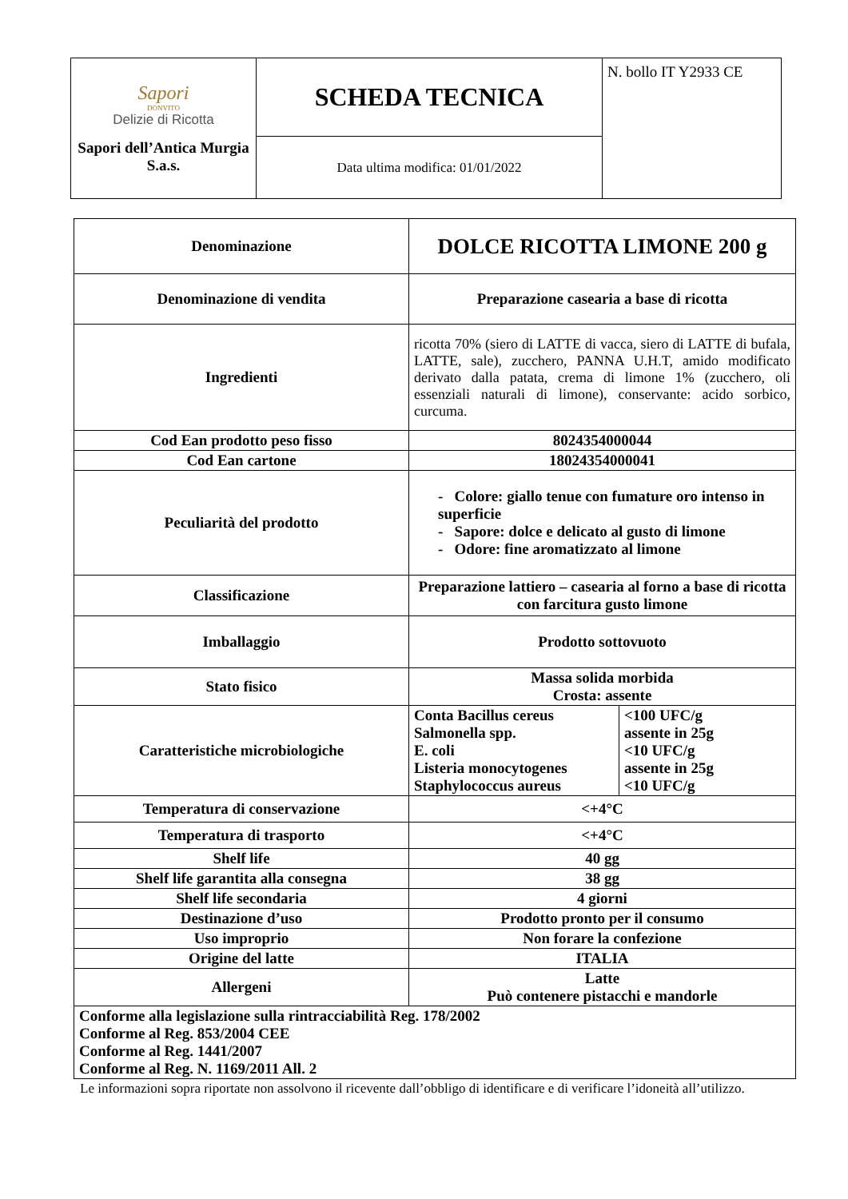| Sapori DONVITO Delizie di Ricotta Sapori dell’Antica Murgia S.a.s. | SCHEDA TECNICA | N. bollo IT Y2933 CE |
| | Data ultima modifica: 01/01/2022 | |
| Denominazione | DOLCE RICOTTA LIMONE 200 g |
| Denominazione di vendita | Preparazione casearia a base di ricotta |
| Ingredienti | ricotta 70% (siero di LATTE di vacca, siero di LATTE di bufala, LATTE, sale), zucchero, PANNA U.H.T, amido modificato derivato dalla patata, crema di limone 1% (zucchero, oli essenziali naturali di limone), conservante: acido sorbico, curcuma. |
| Cod Ean prodotto peso fisso | 8024354000044 |
| Cod Ean cartone | 18024354000041 |
| Peculiarità del prodotto | - Colore: giallo tenue con fumature oro intenso in superficie - Sapore: dolce e delicato al gusto di limone - Odore: fine aromatizzato al limone |
| Classificazione | Preparazione lattiero – casearia al forno a base di ricotta con farcitura gusto limone |
| Imballaggio | Prodotto sottovuoto |
| Stato fisico | Massa solida morbida Crosta: assente |
| Caratteristiche microbiologiche | / Conta Bacillus cereus Salmonella spp. E. coli Listeria monocytogenes Staphylococcus aureus / <100 UFC/g assente in 25g <10 UFC/g assente in 25g <10 UFC/g / |
| Temperatura di conservazione | <+4°C |
| Temperatura di trasporto | <+4°C |
| Shelf life | 40 gg |
| Shelf life garantita alla consegna | 38 gg |
| Shelf life secondaria | 4 giorni |
| Destinazione d’uso | Prodotto pronto per il consumo |
| Uso improprio | Non forare la confezione |
| Origine del latte | ITALIA |
| Allergeni | Latte Può contenere pistacchi e mandorle |
| Conforme alla legislazione sulla rintracciabilità Reg. 178/2002 Conforme al Reg. 853/2004 CEE Conforme al Reg. 1441/2007 Conforme al Reg. N. 1169/2011 All. 2 | |
Le informazioni sopra riportate non assolvono il ricevente dall’obbligo di identificare e di verificare l’idoneità all’utilizzo.